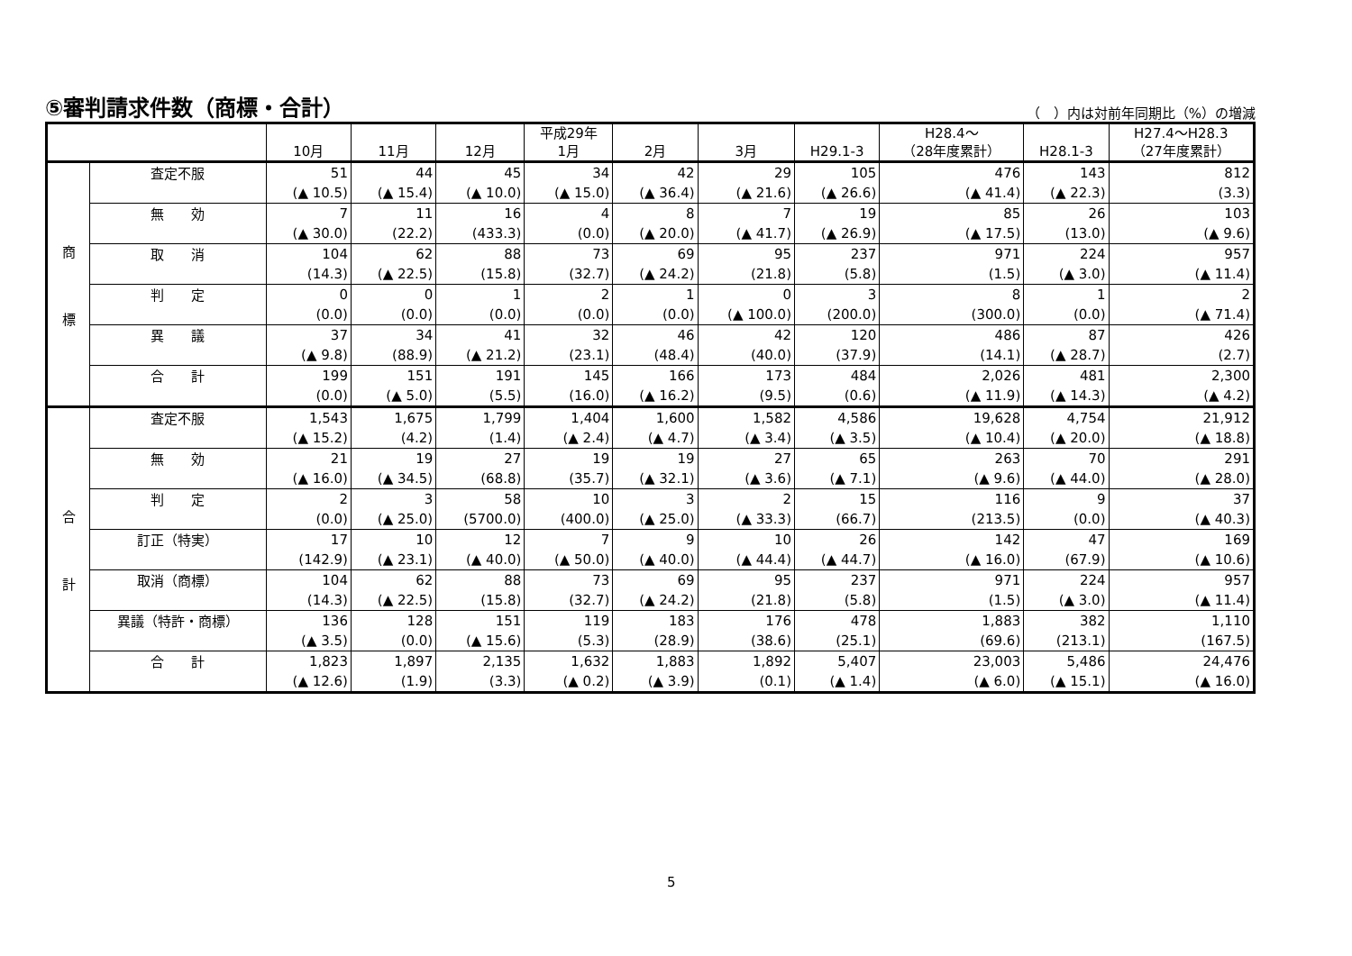⑤審判請求件数（商標・合計）
（　）内は対前年同期比（%）の増減
| | | 10月 | 11月 | 12月 | 平成29年 1月 | 2月 | 3月 | H29.1-3 | H28.4～ （28年度累計） | H28.1-3 | H27.4～H28.3 （27年度累計） |
| --- | --- | --- | --- | --- | --- | --- | --- | --- | --- | --- | --- |
| 商 標 | 査定不服 | 51 | 44 | 45 | 34 | 42 | 29 | 105 | 476 | 143 | 812 |
| | | (▲ 10.5) | (▲ 15.4) | (▲ 10.0) | (▲ 15.0) | (▲ 36.4) | (▲ 21.6) | (▲ 26.6) | (▲ 41.4) | (▲ 22.3) | (3.3) |
| | 無 効 | 7 | 11 | 16 | 4 | 8 | 7 | 19 | 85 | 26 | 103 |
| | | (▲ 30.0) | (22.2) | (433.3) | (0.0) | (▲ 20.0) | (▲ 41.7) | (▲ 26.9) | (▲ 17.5) | (13.0) | (▲ 9.6) |
| | 取 消 | 104 | 62 | 88 | 73 | 69 | 95 | 237 | 971 | 224 | 957 |
| | | (14.3) | (▲ 22.5) | (15.8) | (32.7) | (▲ 24.2) | (21.8) | (5.8) | (1.5) | (▲ 3.0) | (▲ 11.4) |
| | 判 定 | 0 | 0 | 1 | 2 | 1 | 0 | 3 | 8 | 1 | 2 |
| | | (0.0) | (0.0) | (0.0) | (0.0) | (0.0) | (▲ 100.0) | (200.0) | (300.0) | (0.0) | (▲ 71.4) |
| | 異 議 | 37 | 34 | 41 | 32 | 46 | 42 | 120 | 486 | 87 | 426 |
| | | (▲ 9.8) | (88.9) | (▲ 21.2) | (23.1) | (48.4) | (40.0) | (37.9) | (14.1) | (▲ 28.7) | (2.7) |
| | 合 計 | 199 | 151 | 191 | 145 | 166 | 173 | 484 | 2,026 | 481 | 2,300 |
| | | (0.0) | (▲ 5.0) | (5.5) | (16.0) | (▲ 16.2) | (9.5) | (0.6) | (▲ 11.9) | (▲ 14.3) | (▲ 4.2) |
| 合 計 | 査定不服 | 1,543 | 1,675 | 1,799 | 1,404 | 1,600 | 1,582 | 4,586 | 19,628 | 4,754 | 21,912 |
| | | (▲ 15.2) | (4.2) | (1.4) | (▲ 2.4) | (▲ 4.7) | (▲ 3.4) | (▲ 3.5) | (▲ 10.4) | (▲ 20.0) | (▲ 18.8) |
| | 無 効 | 21 | 19 | 27 | 19 | 19 | 27 | 65 | 263 | 70 | 291 |
| | | (▲ 16.0) | (▲ 34.5) | (68.8) | (35.7) | (▲ 32.1) | (▲ 3.6) | (▲ 7.1) | (▲ 9.6) | (▲ 44.0) | (▲ 28.0) |
| | 判 定 | 2 | 3 | 58 | 10 | 3 | 2 | 15 | 116 | 9 | 37 |
| | | (0.0) | (▲ 25.0) | (5700.0) | (400.0) | (▲ 25.0) | (▲ 33.3) | (66.7) | (213.5) | (0.0) | (▲ 40.3) |
| | 訂正（特実） | 17 | 10 | 12 | 7 | 9 | 10 | 26 | 142 | 47 | 169 |
| | | (142.9) | (▲ 23.1) | (▲ 40.0) | (▲ 50.0) | (▲ 40.0) | (▲ 44.4) | (▲ 44.7) | (▲ 16.0) | (67.9) | (▲ 10.6) |
| | 取消（商標） | 104 | 62 | 88 | 73 | 69 | 95 | 237 | 971 | 224 | 957 |
| | | (14.3) | (▲ 22.5) | (15.8) | (32.7) | (▲ 24.2) | (21.8) | (5.8) | (1.5) | (▲ 3.0) | (▲ 11.4) |
| | 異議（特許・商標） | 136 | 128 | 151 | 119 | 183 | 176 | 478 | 1,883 | 382 | 1,110 |
| | | (▲ 3.5) | (0.0) | (▲ 15.6) | (5.3) | (28.9) | (38.6) | (25.1) | (69.6) | (213.1) | (167.5) |
| | 合 計 | 1,823 | 1,897 | 2,135 | 1,632 | 1,883 | 1,892 | 5,407 | 23,003 | 5,486 | 24,476 |
| | | (▲ 12.6) | (1.9) | (3.3) | (▲ 0.2) | (▲ 3.9) | (0.1) | (▲ 1.4) | (▲ 6.0) | (▲ 15.1) | (▲ 16.0) |
5